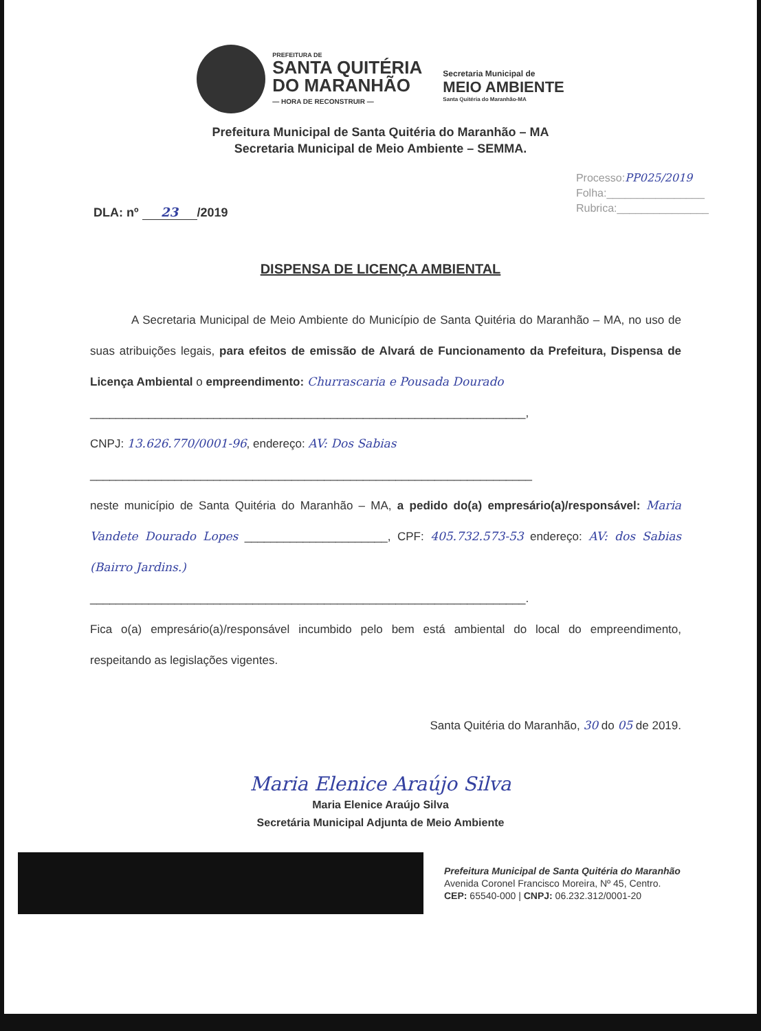PREFEITURA DE
SANTA QUITÉRIA
DO MARANHÃO
— HORA DE RECONSTRUIR —
Secretaria Municipal de
MEIO AMBIENTE
Santa Quitéria do Maranhão-MA
Prefeitura Municipal de Santa Quitéria do Maranhão – MA
Secretaria Municipal de Meio Ambiente – SEMMA.
DLA: nº 23 /2019
Processo:PP025/2019
Folha:________________
Rubrica:_______________
DISPENSA DE LICENÇA AMBIENTAL
A Secretaria Municipal de Meio Ambiente do Município de Santa Quitéria do Maranhão – MA, no uso de suas atribuições legais, para efeitos de emissão de Alvará de Funcionamento da Prefeitura, Dispensa de Licença Ambiental o empreendimento: Churrascaria e Pousada Dourado
___________________________________________________________________,
CNPJ: 13.626.770/0001-96, endereço: AV: Dos Sabias
____________________________________________________________________
neste município de Santa Quitéria do Maranhão – MA, a pedido do(a) empresário(a)/responsável: Maria Vandete Dourado Lopes ______________________, CPF: 405.732.573-53 endereço: AV: dos Sabias (Bairro Jardins.)
___________________________________________________________________.
Fica o(a) empresário(a)/responsável incumbido pelo bem está ambiental do local do empreendimento, respeitando as legislações vigentes.
Santa Quitéria do Maranhão, 30 do 05 de 2019.
Maria Elenice Araújo Silva
Maria Elenice Araújo Silva
Secretária Municipal Adjunta de Meio Ambiente
Prefeitura Municipal de Santa Quitéria do Maranhão
Avenida Coronel Francisco Moreira, Nº 45, Centro.
CEP: 65540-000 | CNPJ: 06.232.312/0001-20